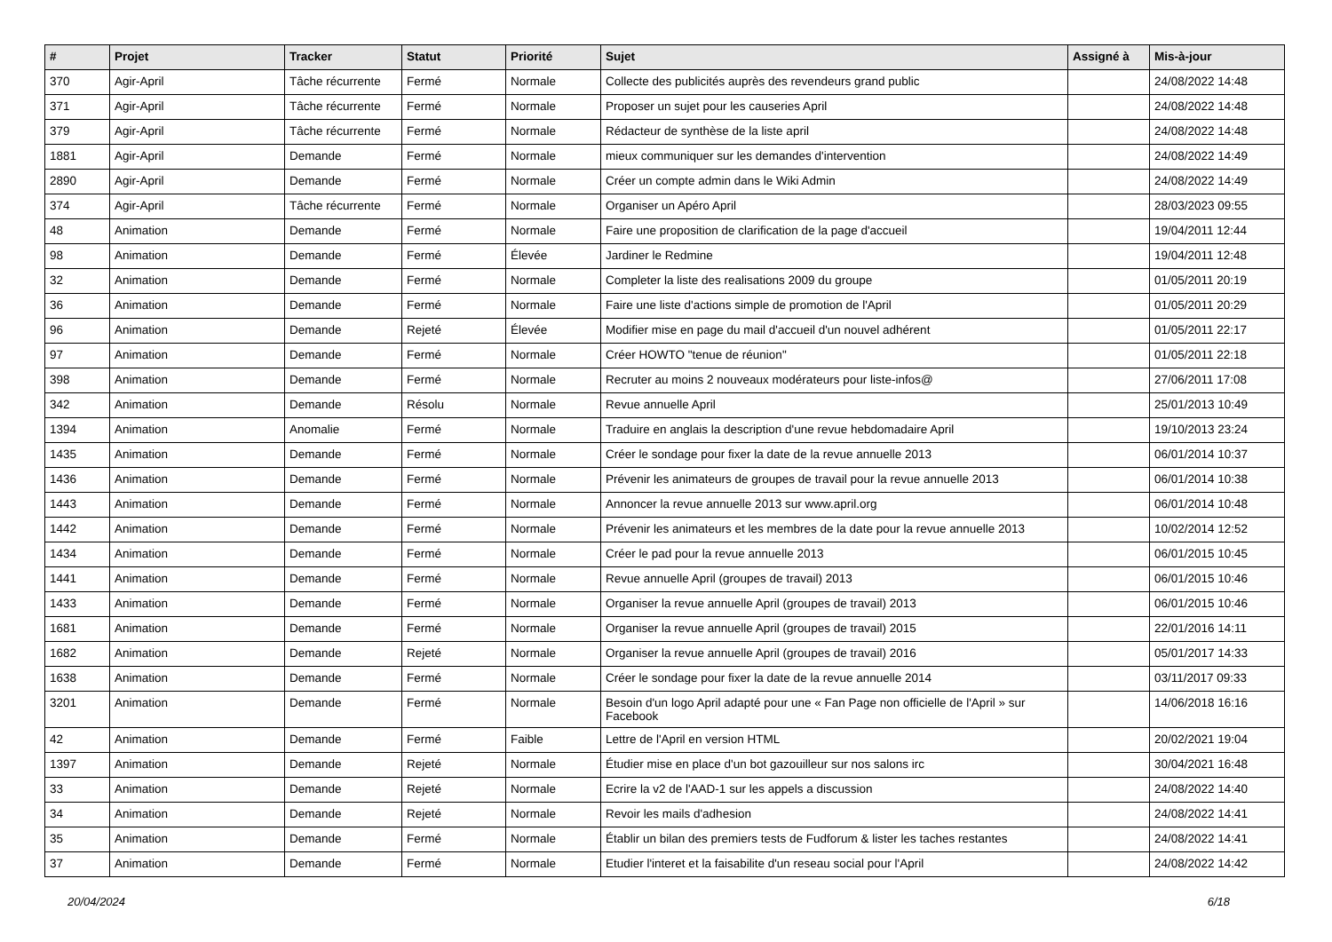| # | Projet | Tracker | Statut | Priorité | Sujet | Assigné à | Mis-à-jour |
| --- | --- | --- | --- | --- | --- | --- | --- |
| 370 | Agir-April | Tâche récurrente | Fermé | Normale | Collecte des publicités auprès des revendeurs grand public | | 24/08/2022 14:48 |
| 371 | Agir-April | Tâche récurrente | Fermé | Normale | Proposer un sujet pour les causeries April | | 24/08/2022 14:48 |
| 379 | Agir-April | Tâche récurrente | Fermé | Normale | Rédacteur de synthèse de la liste april | | 24/08/2022 14:48 |
| 1881 | Agir-April | Demande | Fermé | Normale | mieux communiquer sur les demandes d'intervention | | 24/08/2022 14:49 |
| 2890 | Agir-April | Demande | Fermé | Normale | Créer un compte admin dans le Wiki Admin | | 24/08/2022 14:49 |
| 374 | Agir-April | Tâche récurrente | Fermé | Normale | Organiser un Apéro April | | 28/03/2023 09:55 |
| 48 | Animation | Demande | Fermé | Normale | Faire une proposition de clarification de la page d'accueil | | 19/04/2011 12:44 |
| 98 | Animation | Demande | Fermé | Élevée | Jardiner le Redmine | | 19/04/2011 12:48 |
| 32 | Animation | Demande | Fermé | Normale | Completer la liste des realisations 2009 du groupe | | 01/05/2011 20:19 |
| 36 | Animation | Demande | Fermé | Normale | Faire une liste d'actions simple de promotion de l'April | | 01/05/2011 20:29 |
| 96 | Animation | Demande | Rejeté | Élevée | Modifier mise en page du mail d'accueil d'un nouvel adhérent | | 01/05/2011 22:17 |
| 97 | Animation | Demande | Fermé | Normale | Créer HOWTO "tenue de réunion" | | 01/05/2011 22:18 |
| 398 | Animation | Demande | Fermé | Normale | Recruter au moins 2 nouveaux modérateurs pour liste-infos@ | | 27/06/2011 17:08 |
| 342 | Animation | Demande | Résolu | Normale | Revue annuelle April | | 25/01/2013 10:49 |
| 1394 | Animation | Anomalie | Fermé | Normale | Traduire en anglais la description d'une revue hebdomadaire April | | 19/10/2013 23:24 |
| 1435 | Animation | Demande | Fermé | Normale | Créer le sondage pour fixer la date de la revue annuelle 2013 | | 06/01/2014 10:37 |
| 1436 | Animation | Demande | Fermé | Normale | Prévenir les animateurs de groupes de travail pour la revue annuelle 2013 | | 06/01/2014 10:38 |
| 1443 | Animation | Demande | Fermé | Normale | Annoncer la revue annuelle 2013 sur www.april.org | | 06/01/2014 10:48 |
| 1442 | Animation | Demande | Fermé | Normale | Prévenir les animateurs et les membres de la date pour la revue annuelle 2013 | | 10/02/2014 12:52 |
| 1434 | Animation | Demande | Fermé | Normale | Créer le pad pour la revue annuelle 2013 | | 06/01/2015 10:45 |
| 1441 | Animation | Demande | Fermé | Normale | Revue annuelle April (groupes de travail) 2013 | | 06/01/2015 10:46 |
| 1433 | Animation | Demande | Fermé | Normale | Organiser la revue annuelle April (groupes de travail) 2013 | | 06/01/2015 10:46 |
| 1681 | Animation | Demande | Fermé | Normale | Organiser la revue annuelle April (groupes de travail) 2015 | | 22/01/2016 14:11 |
| 1682 | Animation | Demande | Rejeté | Normale | Organiser la revue annuelle April (groupes de travail) 2016 | | 05/01/2017 14:33 |
| 1638 | Animation | Demande | Fermé | Normale | Créer le sondage pour fixer la date de la revue annuelle 2014 | | 03/11/2017 09:33 |
| 3201 | Animation | Demande | Fermé | Normale | Besoin d'un logo April adapté pour une « Fan Page non officielle de l'April » sur Facebook | | 14/06/2018 16:16 |
| 42 | Animation | Demande | Fermé | Faible | Lettre de l'April en version HTML | | 20/02/2021 19:04 |
| 1397 | Animation | Demande | Rejeté | Normale | Étudier mise en place d'un bot gazouilleur sur nos salons irc | | 30/04/2021 16:48 |
| 33 | Animation | Demande | Rejeté | Normale | Ecrire la v2 de l'AAD-1 sur les appels a discussion | | 24/08/2022 14:40 |
| 34 | Animation | Demande | Rejeté | Normale | Revoir les mails d'adhesion | | 24/08/2022 14:41 |
| 35 | Animation | Demande | Fermé | Normale | Établir un bilan des premiers tests de Fudforum & lister les taches restantes | | 24/08/2022 14:41 |
| 37 | Animation | Demande | Fermé | Normale | Etudier l'interet et la faisabilite d'un reseau social pour l'April | | 24/08/2022 14:42 |
20/04/2024 6/18